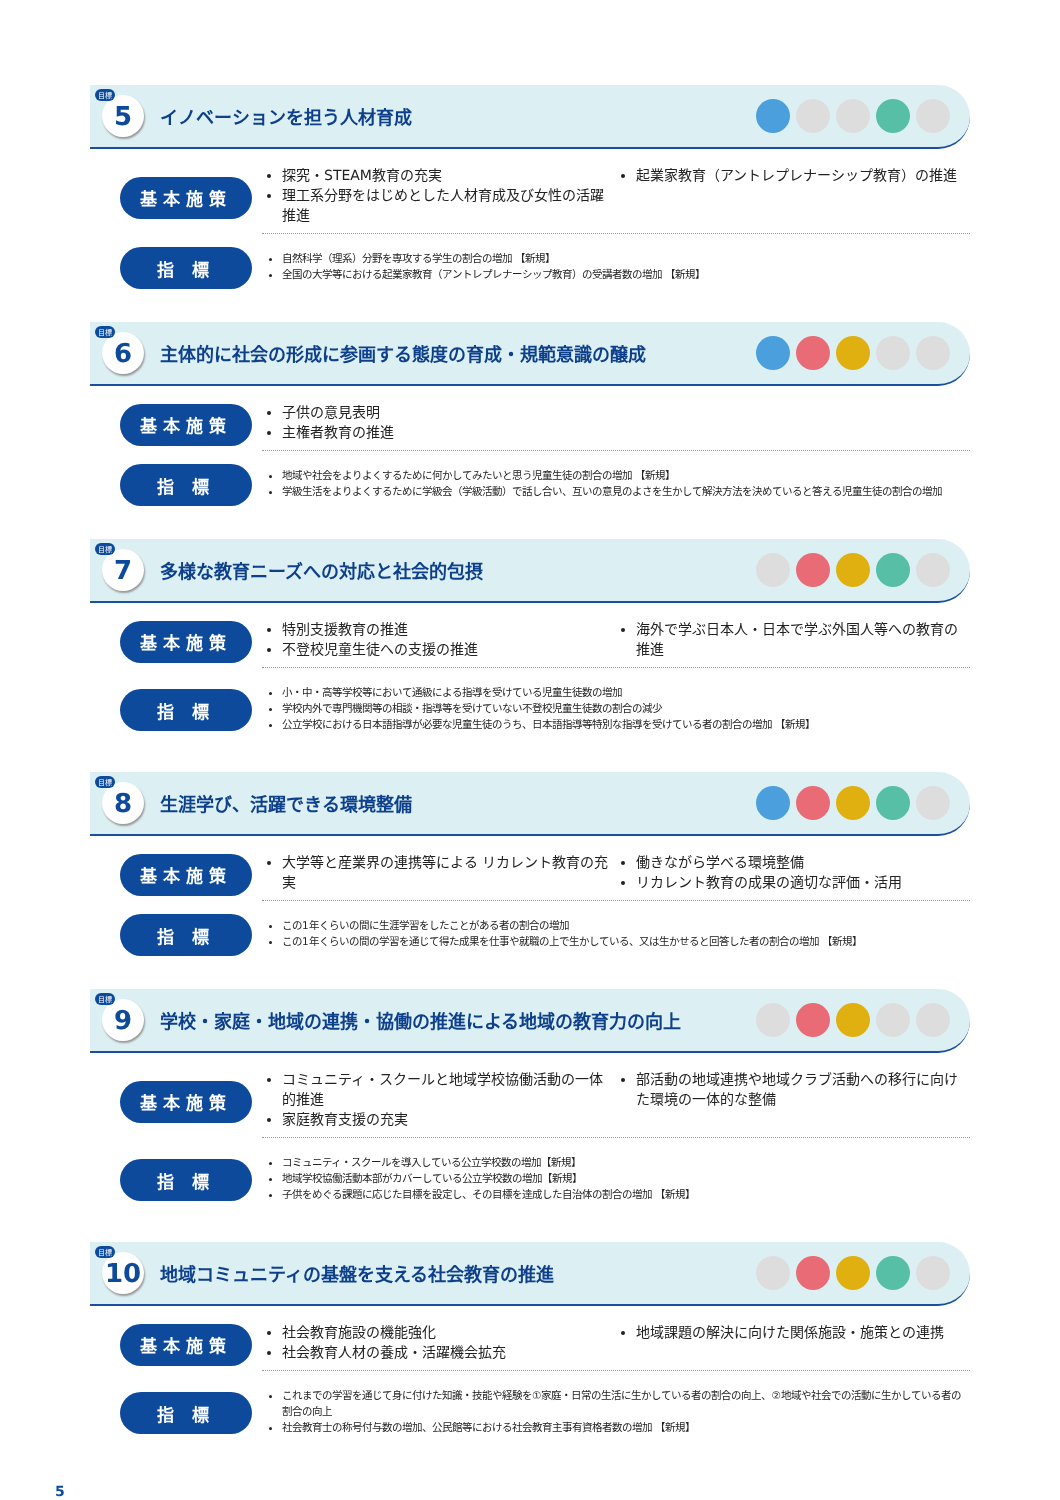目標
5
イノベーションを担う人材育成
基本施策
探究・STEAM教育の充実
理工系分野をはじめとした人材育成及び女性の活躍推進
起業家教育（アントレプレナーシップ教育）の推進
指 標
自然科学（理系）分野を専攻する学生の割合の増加 【新規】
全国の大学等における起業家教育（アントレプレナーシップ教育）の受講者数の増加 【新規】
目標
6
主体的に社会の形成に参画する態度の育成・規範意識の醸成
基本施策
子供の意見表明
主権者教育の推進
指 標
地域や社会をよりよくするために何かしてみたいと思う児童生徒の割合の増加 【新規】
学級生活をよりよくするために学級会（学級活動）で話し合い、互いの意見のよさを生かして解決方法を決めていると答える児童生徒の割合の増加
目標
7
多様な教育ニーズへの対応と社会的包摂
基本施策
特別支援教育の推進
不登校児童生徒への支援の推進
海外で学ぶ日本人・日本で学ぶ外国人等への教育の推進
指 標
小・中・高等学校等において通級による指導を受けている児童生徒数の増加
学校内外で専門機関等の相談・指導等を受けていない不登校児童生徒数の割合の減少
公立学校における日本語指導が必要な児童生徒のうち、日本語指導等特別な指導を受けている者の割合の増加 【新規】
目標
8
生涯学び、活躍できる環境整備
基本施策
大学等と産業界の連携等による リカレント教育の充実
働きながら学べる環境整備
リカレント教育の成果の適切な評価・活用
指 標
この1年くらいの間に生涯学習をしたことがある者の割合の増加
この1年くらいの間の学習を通じて得た成果を仕事や就職の上で生かしている、又は生かせると回答した者の割合の増加 【新規】
目標
9
学校・家庭・地域の連携・協働の推進による地域の教育力の向上
基本施策
コミュニティ・スクールと地域学校協働活動の一体的推進
家庭教育支援の充実
部活動の地域連携や地域クラブ活動への移行に向けた環境の一体的な整備
指 標
コミュニティ・スクールを導入している公立学校数の増加【新規】
地域学校協働活動本部がカバーしている公立学校数の増加【新規】
子供をめぐる課題に応じた目標を設定し、その目標を達成した自治体の割合の増加 【新規】
目標
10
地域コミュニティの基盤を支える社会教育の推進
基本施策
社会教育施設の機能強化
社会教育人材の養成・活躍機会拡充
地域課題の解決に向けた関係施設・施策との連携
指 標
これまでの学習を通じて身に付けた知識・技能や経験を①家庭・日常の生活に生かしている者の割合の向上、②地域や社会での活動に生かしている者の割合の向上
社会教育士の称号付与数の増加、公民館等における社会教育主事有資格者数の増加 【新規】
5